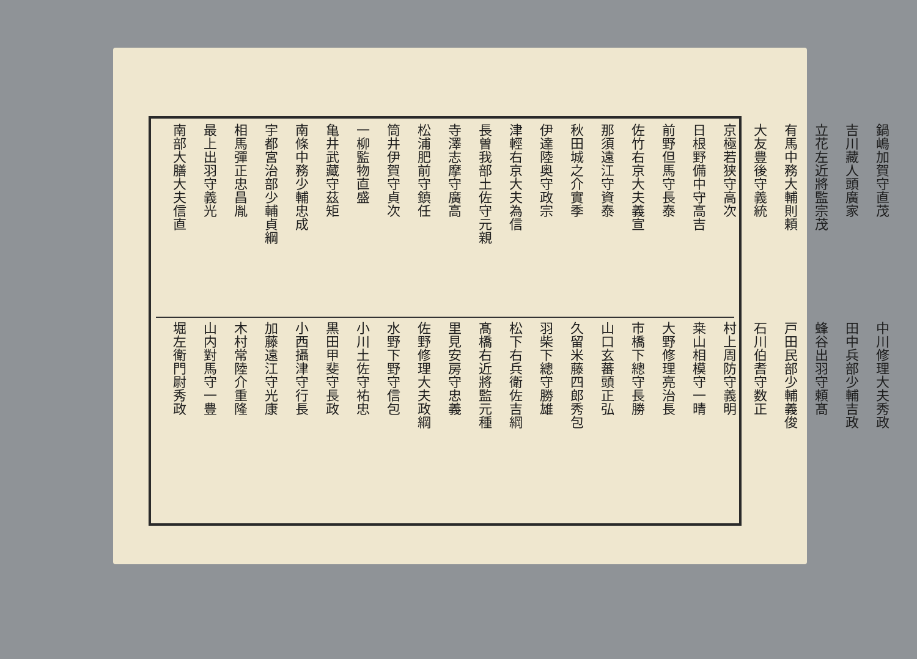鍋嶋加賀守直茂
吉川藏人頭廣家
立花左近將監宗茂
有馬中務大輔則頼
大友豊後守義統
京極若狭守高次
日根野備中守高吉
前野但馬守長泰
佐竹右京大夫義宣
那須遠江守資泰
秋田城之介實季
伊達陸奥守政宗
津輕右京大夫為信
長曽我部土佐守元親
寺澤志摩守廣高
松浦肥前守鎮任
筒井伊賀守貞次
一柳監物直盛
亀井武藏守茲矩
南條中務少輔忠成
宇都宮治部少輔貞綱
相馬彈正忠昌胤
最上出羽守義光
南部大膳大夫信直
中川修理大夫秀政
田中兵部少輔吉政
蜂谷出羽守頼髙
戸田民部少輔義俊
石川伯耆守数正
村上周防守義明
桒山相模守一晴
大野修理亮治長
市橋下總守長勝
山口玄蕃頭正弘
久留米藤四郎秀包
羽柴下總守勝雄
松下右兵衛佐吉綱
髙橋右近將監元種
里見安房守忠義
佐野修理大夫政綱
水野下野守信包
小川土佐守祐忠
黒田甲斐守長政
小西攝津守行長
加藤遠江守光康
木村常陸介重隆
山内對馬守一豊
堀左衛門尉秀政